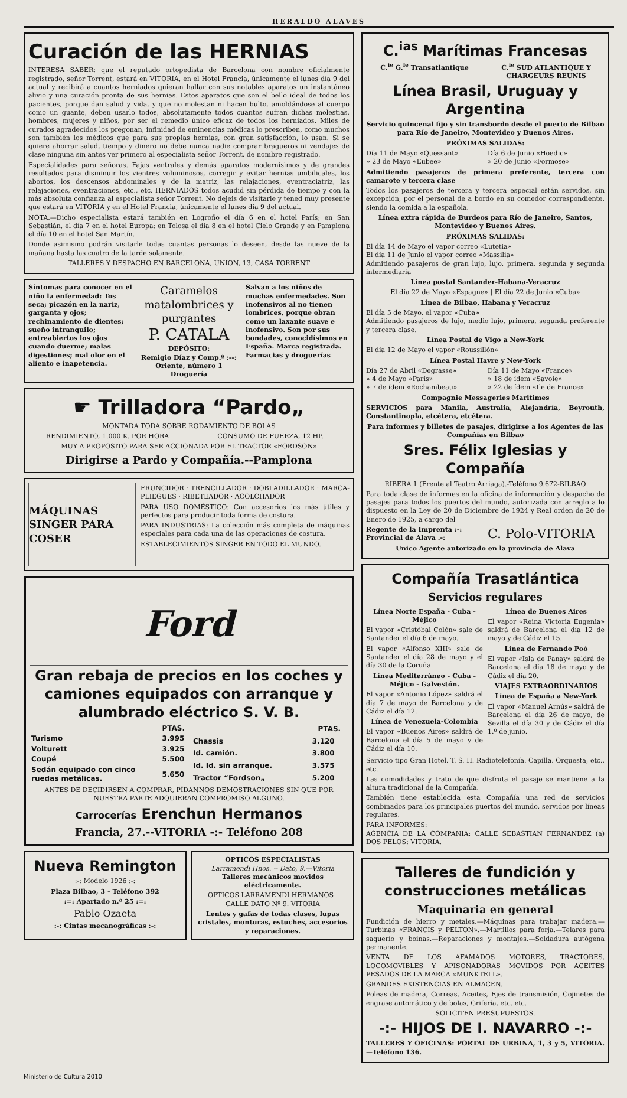HERALDO ALAVES
Curación de las HERNIAS
INTERESA SABER: que el reputado ortopedista de Barcelona con nombre oficialmente registrado, señor Torrent, estará en VITORIA, en el Hotel Francia, únicamente el lunes día 9 del actual y recibirá a cuantos herniados quieran hallar con sus notables aparatos un instantáneo alivio y una curación pronta de sus hernias. Estos aparatos que son el bello ideal de todos los pacientes, porque dan salud y vida, y que no molestan ni hacen bulto, amoldándose al cuerpo como un guante, deben usarlo todos, absolutamente todos cuantos sufran dichas molestias, hombres, mujeres y niños, por ser el remedio único eficaz de todos los herniados. Miles de curados agradecidos los pregonan, infinidad de eminencias médicas lo prescriben, como muchos son también los médicos que para sus propias hernias, con gran satisfacción, lo usan. Si se quiere ahorrar salud, tiempo y dinero no debe nunca nadie comprar bragueros ni vendajes de clase ninguna sin antes ver primero al especialista señor Torrent, de nombre registrado.
Especialidades para señoras. Fajas ventrales y demás aparatos modernísimos y de grandes resultados para disminuir los vientres voluminosos, corregir y evitar hernias umbilicales, los abortos, los descensos abdominales y de la matriz, las relajaciones, eventraciatriz, las relajaciones, eventraciones, etc., etc. HERNIADOS todos acudid sin pérdida de tiempo y con la más absoluta confianza al especialista señor Torrent. No dejeis de visitarle y tened muy presente que estará en VITORIA y en el Hotel Francia, únicamente el lunes día 9 del actual.
NOTA.—Dicho especialista estará también en Logroño el día 6 en el hotel París; en San Sebastián, el día 7 en el hotel Europa; en Tolosa el día 8 en el hotel Cielo Grande y en Pamplona el día 10 en el hotel San Martín.
Donde asimismo podrán visitarle todas cuantas personas lo deseen, desde las nueve de la mañana hasta las cuatro de la tarde solamente.
TALLERES Y DESPACHO EN BARCELONA, UNION, 13, CASA TORRENT
Síntomas para conocer en el niño la enfermedad: Tos seca; picazón en la nariz, garganta y ojos; rechinamiento de dientes; sueño intranquilo; entreabiertos los ojos cuando duerme; malas digestiones; mal olor en el aliento e inapetencia.
Caramelos matalombrices y purgantes
P. CATALA
DEPÓSITO:
Remigio Díaz y Comp.ª :--: Oriente, número 1
Droguería
Salvan a los niños de muchas enfermedades. Son inofensivos al no tienen lombrices, porque obran como un laxante suave e inofensivo. Son por sus bondades, conocidísimos en España. Marca registrada. Farmacias y droguerías
☛ Trilladora “Pardo„
MONTADA TODA SOBRE RODAMIENTO DE BOLAS
RENDIMIENTO, 1.000 K. POR HORA CONSUMO DE FUERZA, 12 HP.
MUY A PROPOSITO PARA SER ACCIONADA POR EL TRACTOR «FORDSON»
Dirigirse a Pardo y Compañía.--Pamplona
MÁQUINAS SINGER PARA COSER
FRUNCIDOR · TRENCILLADOR · DOBLADILLADOR · MARCA-PLIEGUES · RIBETEADOR · ACOLCHADOR
PARA USO DOMÉSTICO: Con accesorios los más útiles y perfectos para producir toda forma de costura.
PARA INDUSTRIAS: La colección más completa de máquinas especiales para cada una de las operaciones de costura.
ESTABLECIMIENTOS SINGER EN TODO EL MUNDO.
Ford
Gran rebaja de precios en los coches y camiones equipados con arranque y alumbrado eléctrico S. V. B.
| | PTAS. |
| --- | --- |
| Turismo | 3.995 |
| Volturett | 3.925 |
| Coupé | 5.500 |
| Sedán equipado con cinco ruedas metálicas. | 5.650 |
| | PTAS. |
| --- | --- |
| Chassis | 3.120 |
| Id. camión. | 3.800 |
| Id. Id. sin arranque. | 3.575 |
| Tractor “Fordson„ | 5.200 |
ANTES DE DECIDIRSEN A COMPRAR, PÍDANNOS DEMOSTRACIONES SIN QUE POR NUESTRA PARTE ADQUIERAN COMPROMISO ALGUNO.
Carrocerías Erenchun Hermanos
Francia, 27.--VITORIA -:- Teléfono 208
Nueva Remington
:-: Modelo 1926 :-:
Plaza Bilbao, 3 - Teléfono 392
:=: Apartado n.º 25 :=:
Pablo Ozaeta
:-: Cintas mecanográficas :-:
OPTICOS ESPECIALISTAS
Larramendi Hnos. -- Dato, 9.—Vitoria
Talleres mecánicos movidos eléctricamente.
OPTICOS LARRAMENDI HERMANOS CALLE DATO Nº 9. VITORIA
Lentes y gafas de todas clases, lupas cristales, monturas, estuches, accesorios y reparaciones.
C.<sup>ias</sup> Marítimas Francesas
C.<sup>ie</sup> G.<sup>le</sup> Transatlantique C.<sup>ie</sup> SUD ATLANTIQUE Y CHARGEURS REUNIS
Línea Brasil, Uruguay y Argentina
Servicio quincenal fijo y sin transbordo desde el puerto de Bilbao para Río de Janeiro, Montevideo y Buenos Aires.
PRÓXIMAS SALIDAS:
Día 11 de Mayo «Quessant»
» 23 de Mayo «Eubee»
Día 6 de Junio «Hoedic»
» 20 de Junio «Formose»
Admitiendo pasajeros de primera preferente, tercera con camarote y tercera clase
Todos los pasajeros de tercera y tercera especial están servidos, sin excepción, por el personal de a bordo en su comedor correspondiente, siendo la comida a la española.
Línea extra rápida de Burdeos para Río de Janeiro, Santos, Montevideo y Buenos Aires.
PRÓXIMAS SALIDAS:
El día 14 de Mayo el vapor correo «Lutetia»
El día 11 de Junio el vapor correo «Massilia»
Admitiendo pasajeros de gran lujo, lujo, primera, segunda y segunda intermediaria
Línea postal Santander-Habana-Veracruz
El día 22 de Mayo «Espagne» | El día 22 de Junio «Cuba»
Línea de Bilbao, Habana y Veracruz
El día 5 de Mayo, el vapor «Cuba»
Admitiendo pasajeros de lujo, medio lujo, primera, segunda preferente y tercera clase.
Línea Postal de Vigo a New-York
El día 12 de Mayo el vapor «Roussillón»
Línea Postal Havre y New-York
Día 27 de Abril «Degrasse»
» 4 de Mayo «París»
» 7 de ídem «Rochambeau»
Día 11 de Mayo «France»
» 18 de ídem «Savoie»
» 22 de ídem «Ile de France»
Compagnie Messageries Maritimes
SERVICIOS para Manila, Australia, Alejandría, Beyrouth, Constantinopla, etcétera, etcétera.
Para informes y billetes de pasajes, dirigirse a los Agentes de las Compañías en Bilbao
Sres. Félix Iglesias y Compañía
RIBERA 1 (Frente al Teatro Arriaga).-Teléfono 9.672-BILBAO
Para toda clase de informes en la oficina de información y despacho de pasajes para todos los puertos del mundo, autorizada con arreglo a lo dispuesto en la Ley de 20 de Diciembre de 1924 y Real orden de 20 de Enero de 1925, a cargo del
Regente de la Imprenta :-: Provincial de Alava .-:
C. Polo-VITORIA
Unico Agente autorizado en la provincia de Alava
Compañía Trasatlántica
Servicios regulares
Línea Norte España - Cuba - Méjico
El vapor «Cristóbal Colón» sale de Santander el día 6 de mayo.
El vapor «Alfonso XIII» sale de Santander el día 28 de mayo y el día 30 de la Coruña.
Línea Mediterráneo - Cuba - Méjico - Galvestón.
El vapor «Antonio López» saldrá el día 7 de mayo de Barcelona y de Cádiz el día 12.
Línea de Venezuela-Colombia
El vapor «Buenos Aires» saldrá de Barcelona el día 5 de mayo y de Cádiz el día 10.
Línea de Buenos Aires
El vapor «Reina Victoria Eugenia» saldrá de Barcelona el día 12 de mayo y de Cádiz el 15.
Línea de Fernando Poó
El vapor «Isla de Panay» saldrá de Barcelona el día 18 de mayo y de Cádiz el día 20.
VIAJES EXTRAORDINARIOS
Línea de España a New-York
El vapor «Manuel Arnús» saldrá de Barcelona el día 26 de mayo, de Sevilla el día 30 y de Cádiz el día 1.º de junio.
Servicio tipo Gran Hotel. T. S. H. Radiotelefonía. Capilla. Orquesta, etc., etc.
Las comodidades y trato de que disfruta el pasaje se mantiene a la altura tradicional de la Compañía.
También tiene establecida esta Compañía una red de servicios combinados para los principales puertos del mundo, servidos por líneas regulares.
PARA INFORMES:
AGENCIA DE LA COMPAÑIA: CALLE SEBASTIAN FERNANDEZ (a) DOS PELOS: VITORIA.
Talleres de fundición y construcciones metálicas
Maquinaria en general
Fundición de hierro y metales.—Máquinas para trabajar madera.—Turbinas «FRANCIS y PELTON».—Martillos para forja.—Telares para saquerío y boinas.—Reparaciones y montajes.—Soldadura autógena permanente.
VENTA DE LOS AFAMADOS MOTORES, TRACTORES, LOCOMOVIBLES Y APISONADORAS MOVIDOS POR ACEITES PESADOS DE LA MARCA «MUNKTELL».
GRANDES EXISTENCIAS EN ALMACEN.
Poleas de madera, Correas, Aceites, Ejes de transmisión, Cojinetes de engrase automático y de bolas, Grifería, etc. etc.
SOLICITEN PRESUPUESTOS.
-:- HIJOS DE I. NAVARRO -:-
TALLERES Y OFICINAS: PORTAL DE URBINA, 1, 3 y 5, VITORIA.—Teléfono 136.
Ministerio de Cultura 2010